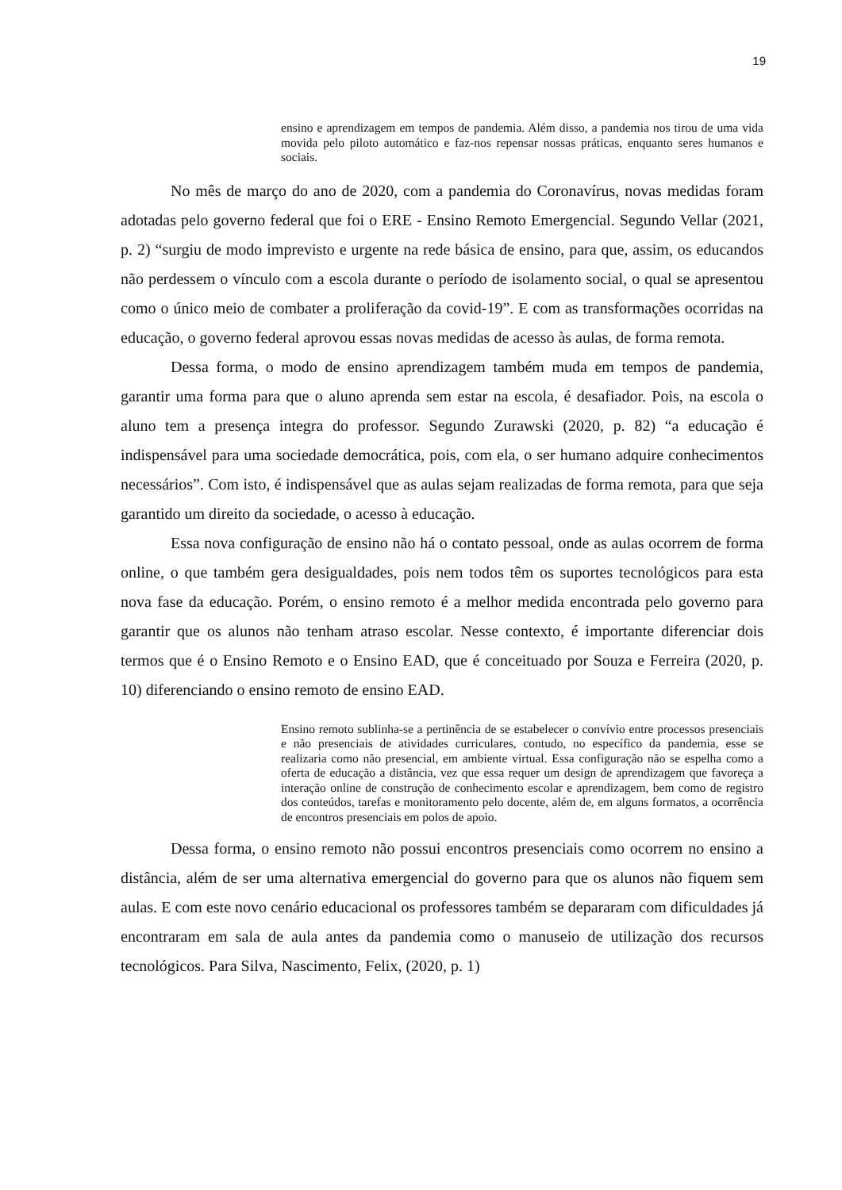19
ensino e aprendizagem em tempos de pandemia. Além disso, a pandemia nos tirou de uma vida movida pelo piloto automático e faz-nos repensar nossas práticas, enquanto seres humanos e sociais.
No mês de março do ano de 2020, com a pandemia do Coronavírus, novas medidas foram adotadas pelo governo federal que foi o ERE - Ensino Remoto Emergencial. Segundo Vellar (2021, p. 2) “surgiu de modo imprevisto e urgente na rede básica de ensino, para que, assim, os educandos não perdessem o vínculo com a escola durante o período de isolamento social, o qual se apresentou como o único meio de combater a proliferação da covid-19”. E com as transformações ocorridas na educação, o governo federal aprovou essas novas medidas de acesso às aulas, de forma remota.
Dessa forma, o modo de ensino aprendizagem também muda em tempos de pandemia, garantir uma forma para que o aluno aprenda sem estar na escola, é desafiador. Pois, na escola o aluno tem a presença integra do professor. Segundo Zurawski (2020, p. 82) “a educação é indispensável para uma sociedade democrática, pois, com ela, o ser humano adquire conhecimentos necessários”. Com isto, é indispensável que as aulas sejam realizadas de forma remota, para que seja garantido um direito da sociedade, o acesso à educação.
Essa nova configuração de ensino não há o contato pessoal, onde as aulas ocorrem de forma online, o que também gera desigualdades, pois nem todos têm os suportes tecnológicos para esta nova fase da educação. Porém, o ensino remoto é a melhor medida encontrada pelo governo para garantir que os alunos não tenham atraso escolar. Nesse contexto, é importante diferenciar dois termos que é o Ensino Remoto e o Ensino EAD, que é conceituado por Souza e Ferreira (2020, p. 10) diferenciando o ensino remoto de ensino EAD.
Ensino remoto sublinha-se a pertinência de se estabelecer o convívio entre processos presenciais e não presenciais de atividades curriculares, contudo, no específico da pandemia, esse se realizaria como não presencial, em ambiente virtual. Essa configuração não se espelha como a oferta de educação a distância, vez que essa requer um design de aprendizagem que favoreça a interação online de construção de conhecimento escolar e aprendizagem, bem como de registro dos conteúdos, tarefas e monitoramento pelo docente, além de, em alguns formatos, a ocorrência de encontros presenciais em polos de apoio.
Dessa forma, o ensino remoto não possui encontros presenciais como ocorrem no ensino a distância, além de ser uma alternativa emergencial do governo para que os alunos não fiquem sem aulas. E com este novo cenário educacional os professores também se depararam com dificuldades já encontraram em sala de aula antes da pandemia como o manuseio de utilização dos recursos tecnológicos. Para Silva, Nascimento, Felix, (2020, p. 1)